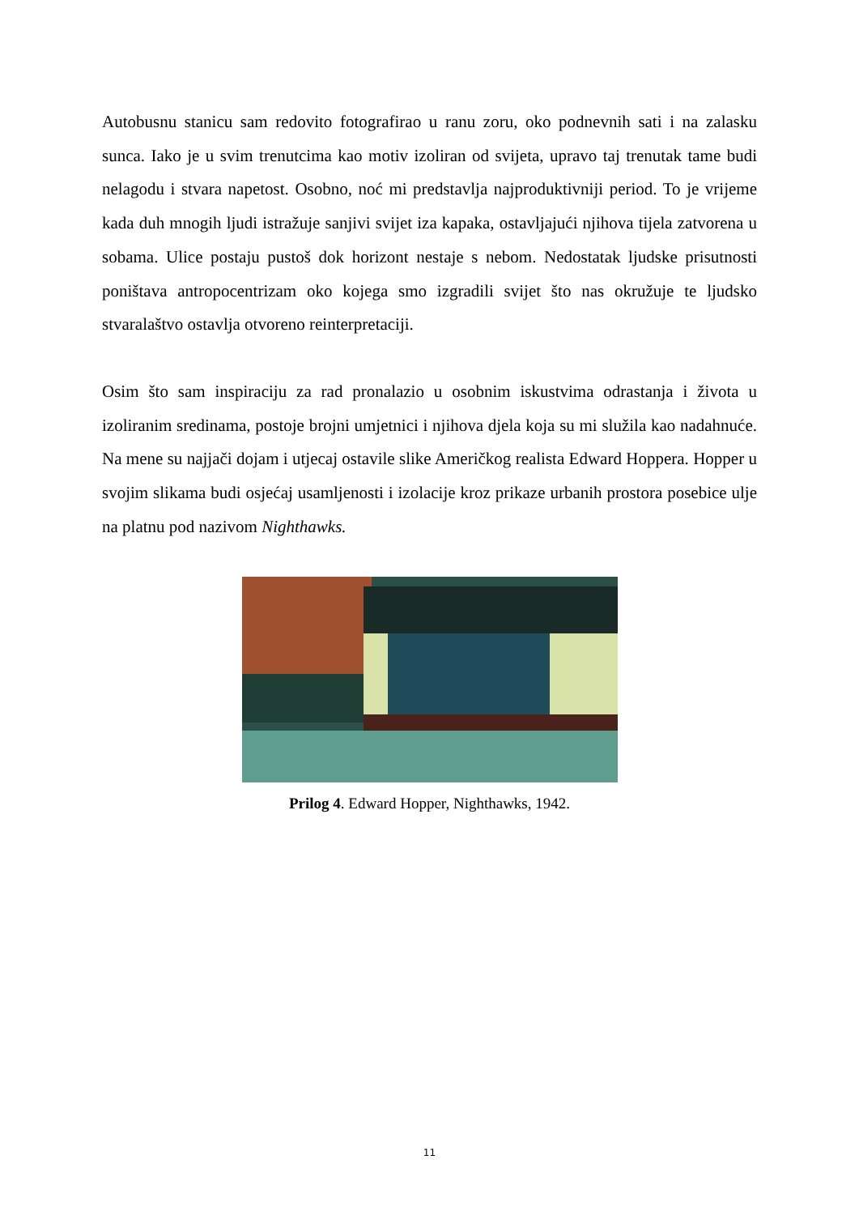Autobusnu stanicu sam redovito fotografirao u ranu zoru, oko podnevnih sati i na zalasku sunca. Iako je u svim trenutcima kao motiv izoliran od svijeta, upravo taj trenutak tame budi nelagodu i stvara napetost. Osobno, noć mi predstavlja najproduktivniji period. To je vrijeme kada duh mnogih ljudi istražuje sanjivi svijet iza kapaka, ostavljajući njihova tijela zatvorena u sobama. Ulice postaju pustoš dok horizont nestaje s nebom. Nedostatak ljudske prisutnosti poništava antropocentrizam oko kojega smo izgradili svijet što nas okružuje te ljudsko stvaralaštvo ostavlja otvoreno reinterpretaciji.
Osim što sam inspiraciju za rad pronalazio u osobnim iskustvima odrastanja i života u izoliranim sredinama, postoje brojni umjetnici i njihova djela koja su mi služila kao nadahnuće. Na mene su najjači dojam i utjecaj ostavile slike Američkog realista Edward Hoppera. Hopper u svojim slikama budi osjećaj usamljenosti i izolacije kroz prikaze urbanih prostora posebice ulje na platnu pod nazivom Nighthawks.
Prilog 4. Edward Hopper, Nighthawks, 1942.
11